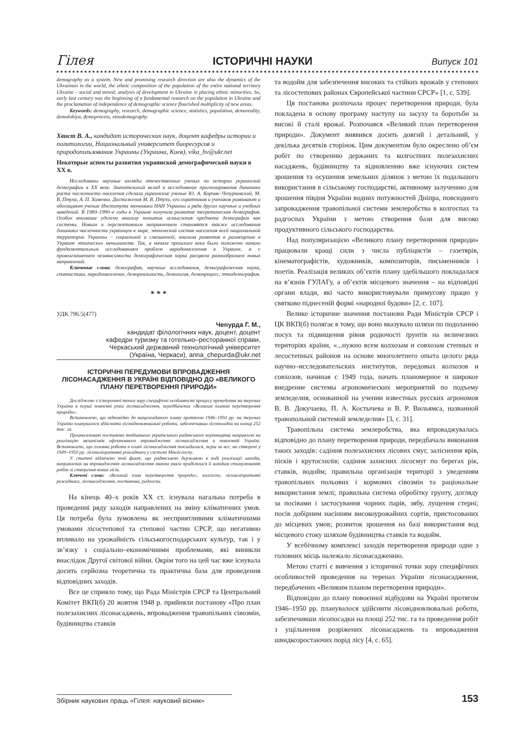Гілея ІСТОРИЧНІ НАУКИ Випуск 101
demography as a system. New and promising research direction are also the dynamics of the Ukrainian in the world, the ethnic composition of the population of the entire national territory Ukraine – social and mixed; analysis of development in Ukraine in placing ethnic minorities. So, early last century was the beginning of a fundamental research on the population in Ukraine and the proclamation of independence of demographic science flourished multiplicity of new areas.
Keywords: demography, research, demographic science, statistics, population, demoreality, demolohiya, demoprocess, etnodemography.
Хвист В. А., кандидат исторических наук, доцент кафедры истории и политологии, Национальный университет биоресурсов и природопользования Украины (Украина, Киев), vika_hv@ukr.net
Некоторые аспекты развития украинской демографической науки в ХХ в.
Исследованы научные взгляды отечественных ученых по истории украинской демографии в ХХ веке. Значительный вклад в исследование прогнозирования динамики роста численности населения сделали украинские ученые Ю. А. Корчак–Чепурковский, М. В. Птуха, А. П. Хоменко. Достижения М. В. Птухи, его соратников и учеников развивают и обогащают ученые Института экономики НАН Украины и ряда других научных и учебных заведений. В 1980–1990–е годы в Украине получила развитие теоретическая демография. Особое внимание уделено анализу попыток осмысления предмета демографии как системы. Новым и перспективным направлением становятся также исследования динамики численности украинцев в мире, этнический состав населения всей национальной территории Украины – социальной и смешанной; анализа развития в размещении в Украине этнических меньшинств. Так, в начале прошлого века было положено начало фундаментальным исследованиям проблем народонаселения в Украине, а с провозглашением независимости демографическая наука расцвела разнообразием новых направлений.
Ключевые слова: демография, научные исследования, демографическая наука, статистика, народонаселение, демореальность, демология, демопроцесс, этнодемография.
* * *
УДК 796.5(477)
Чепурда Г. М.,
кандидат філологічних наук, доцент, доцент
кафедри туризму та готельно–ресторанної справи,
Черкаський державний технологічний університет
(Україна, Черкаси), anna_chepurda@ukr.net
ІСТОРИЧНІ ПЕРЕДУМОВИ ВПРОВАДЖЕННЯ ЛІСОНАСАДЖЕННЯ В УКРАЇНІ ВІДПОВІДНО ДО «ВЕЛИКОГО ПЛАНУ ПЕРЕТВОРЕННЯ ПРИРОДИ»
Досліджено з історичної точки зору специфічні особливості процесу проведення на теренах України в перші повоєнні роки лісонасадження, передбачених «Великим планом перетворення природи».
Встановлено, що відповідно до вищезгаданого плану протягом 1946–1950 рр. на теренах України планувалося здійснити лісовідновлювальні роботи, забезпечивши лісопосадки на площі 252 тис. га.
Проаналізовані постанови тодішнього українського радянського керівництва направлені на реалізацію механізмів ефектовного впровадження лісонасадження в повоєнній Україні. Встановлено, що головна робота в плані лісонасадження покладалася, перш за все, на створені у 1949–1950 рр. лісомеліоративні розсадники у системі Мінлісгоспу.
У статті відмічено той факт, що радянською державою в ході реалізації заходів, направлених на впровадження лісонасадження значна увага приділялася й заходам стимулювання робіт зі створення нових лісів.
Ключові слова: «Великий план перетворення природи», колгоспи, лісомеліоративні розсадники, лісонасадження, постанова, радгоспи.
На кінець 40–х років ХХ ст. існувала нагальна потреба в проведенні ряду заходів направлених на зміну кліматичних умов. Ця потреба була зумовлена як несприятливими кліматичними умовами лісостепової та степової частин СРСР, що негативно впливало на урожайність сільськогосподарських культур, так і у зв’язку з соціально–економічними проблемами, які виникли внаслідок Другої світової війни. Окрім того на цей час вже існувала досить серйозна теоретична та практична база для проведення відповідних заходів.
Все це сприяло тому, що Рада Міністрів СРСР та Центральний Комітет ВКП(б) 20 жовтня 1948 р. прийняли постанову «Про план полезахисних лісонасаджень, впровадження травопільних сівозмін, будівництва ставків
та водойм для забезпечення високих та стійких врожаїв у степових та лісостепових районах Європейської частини СРСР» [1, с. 539].
Ця постанова розпочала процес перетворення природи, була покладена в основу програму наступу на засуху та боротьби за високі й сталі врожаї. Розпочався «Великий план перетворення природи». Документ виявився досить довгий і детальний, у декілька десятків сторінок. Цим документом було окреслено об’єм робіт по створенню держаних та колгоспних полезахисних насаджень, будівництву та відновленню вже існуючих систем зрошення та осушення земельних ділянок з метою їх подальшого використання в сільському господарстві, активному залученню для зрошення півдня України водних потужностей Дніпра, повсюдного запровадження травопільної системи землеробства в колгоспах та радгоспах України з метою створення бази для високо продуктивного сільського господарства.
Над популяризацією «Великого плану перетворення природи» працювали кращі сили з числа публіцистів – газетярів, кінематографістів, художників, композиторів, письменників і поетів. Реалізація великих об’єктів плану здебільшого покладалася на в’язнів ГУЛАГу, а об’єктів місцевого значення – на відповідні органи влади, які часто використовували примусову працю у святково піднесеній формі «народної будови» [2, с. 107].
Велике історичне значення постанови Ради Міністрів СРСР і ЦК ВКП(б) полягає в тому, що воно вказувало шляхи по подоланню посух та підвищення рівня родючості ґрунтів на величезних територіях країни, «...нужно всем колхозам и совхозам степных и лесостепных районов на основе многолетнего опыта целого ряда научно–исследовательских институтов, передовых колхозов и совхозов, начиная с 1949 года, начать планомерное и широкое внедрение системы агрономических мероприятий по подъему земледелия, основанной на учении известных русских агрономов В. В. Докучаева, П. А. Костычева и В. Р. Вильямса, названной травопольной системой земледелия» [3, с. 31].
Травопільна система землеробства, яка впроваджувалась відповідно до плану перетворення природи, передбачала виконання таких заходів: садіння полезахисних лісових смуг, заліснення ярів, пісків і крутосхилів; садіння захисних лісосмуг по берегах рік, ставків, водойм; правильна організація території з уведенням травопільних польових і кормових сівозмін та раціональне використання землі; правильна система обробітку грунту, догляду за посівами і застосування чорних парів, зябу, лущення стерні; посів добірним насінням високоурожайних сортів, пристосованих до місцевих умов; розвиток зрошення на базі використання вод місцевого стоку шляхом будівництва ставків та водойм.
У всебічному комплексі заходів перетворення природи одне з головних місць належало лісонасадженню.
Метою статті є вивчення з історичної точки зору специфічних особливостей проведення на теренах України лісонасадження, передбачених «Великим планом перетворення природи».
Відповідно до плану повоєнної відбудови на Україні протягом 1946–1950 рр. планувалося здійснити лісовідновлювальні роботи, забезпечивши лісопосадки на площі 252 тис. га та проведення робіт з ущільнення розріжених лісонасаджень та впровадження швидкозростаючих порід лісу [4, с. 65].
Збірник наукових праць «Гілея: науковий вісник» 153